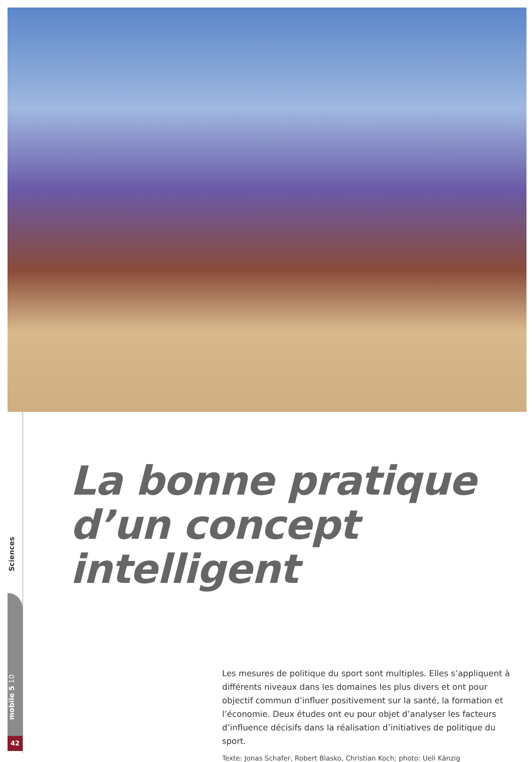Sciences
mobile 5 10
42
La bonne pratique
d’un concept intelligent
Les mesures de politique du sport sont multiples. Elles s’appliquent à différents niveaux dans les domaines les plus divers et ont pour objectif commun d’influer positivement sur la santé, la formation et l’économie. Deux études ont eu pour objet d’analyser les facteurs d’influence décisifs dans la réalisation d’initiatives de politique du sport.
Texte: Jonas Schafer, Robert Blasko, Christian Koch; photo: Ueli Känzig